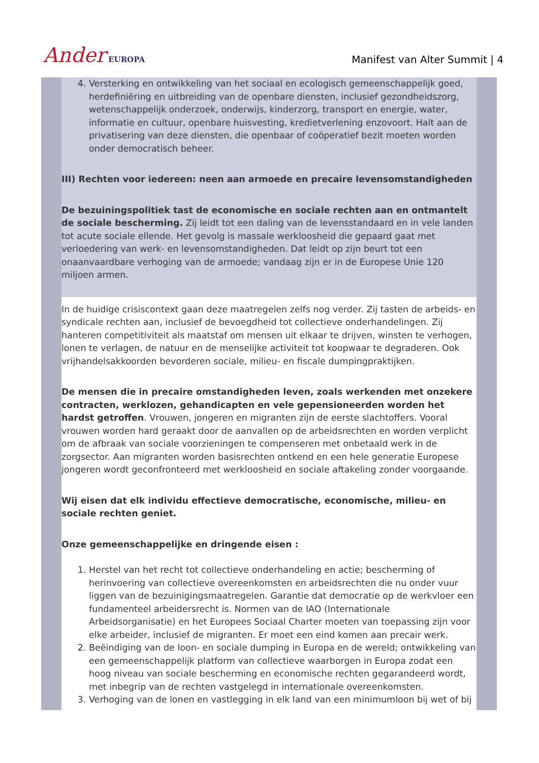Ander EUROPA
Manifest van Alter Summit | 4
4. Versterking en ontwikkeling van het sociaal en ecologisch gemeenschappelijk goed, herdefiniëring en uitbreiding van de openbare diensten, inclusief gezondheidszorg, wetenschappelijk onderzoek, onderwijs, kinderzorg, transport en energie, water, informatie en cultuur, openbare huisvesting, kredietverlening enzovoort. Halt aan de privatisering van deze diensten, die openbaar of coöperatief bezit moeten worden onder democratisch beheer.
III) Rechten voor iedereen: neen aan armoede en precaire levensomstandigheden
De bezuiningspolitiek tast de economische en sociale rechten aan en ontmantelt de sociale bescherming. Zij leidt tot een daling van de levensstandaard en in vele landen tot acute sociale ellende. Het gevolg is massale werkloosheid die gepaard gaat met verloedering van werk- en levensomstandigheden. Dat leidt op zijn beurt tot een onaanvaardbare verhoging van de armoede; vandaag zijn er in de Europese Unie 120 miljoen armen.
In de huidige crisiscontext gaan deze maatregelen zelfs nog verder. Zij tasten de arbeids- en syndicale rechten aan, inclusief de bevoegdheid tot collectieve onderhandelingen. Zij hanteren competitiviteit als maatstaf om mensen uit elkaar te drijven, winsten te verhogen, lonen te verlagen, de natuur en de menselijke activiteit tot koopwaar te degraderen. Ook vrijhandelsakkoorden bevorderen sociale, milieu- en fiscale dumpingpraktijken.
De mensen die in precaire omstandigheden leven, zoals werkenden met onzekere contracten, werklozen, gehandicapten en vele gepensioneerden worden het hardst getroffen. Vrouwen, jongeren en migranten zijn de eerste slachtoffers. Vooral vrouwen worden hard geraakt door de aanvallen op de arbeidsrechten en worden verplicht om de afbraak van sociale voorzieningen te compenseren met onbetaald werk in de zorgsector. Aan migranten worden basisrechten ontkend en een hele generatie Europese jongeren wordt geconfronteerd met werkloosheid en sociale aftakeling zonder voorgaande.
Wij eisen dat elk individu effectieve democratische, economische, milieu- en sociale rechten geniet.
Onze gemeenschappelijke en dringende eisen :
1. Herstel van het recht tot collectieve onderhandeling en actie; bescherming of herinvoering van collectieve overeenkomsten en arbeidsrechten die nu onder vuur liggen van de bezuinigingsmaatregelen. Garantie dat democratie op de werkvloer een fundamenteel arbeidersrecht is. Normen van de IAO (Internationale Arbeidsorganisatie) en het Europees Sociaal Charter moeten van toepassing zijn voor elke arbeider, inclusief de migranten. Er moet een eind komen aan precair werk.
2. Beëindiging van de loon- en sociale dumping in Europa en de wereld; ontwikkeling van een gemeenschappelijk platform van collectieve waarborgen in Europa zodat een hoog niveau van sociale bescherming en economische rechten gegarandeerd wordt, met inbegrip van de rechten vastgelegd in internationale overeenkomsten.
3. Verhoging van de lonen en vastlegging in elk land van een minimumloon bij wet of bij